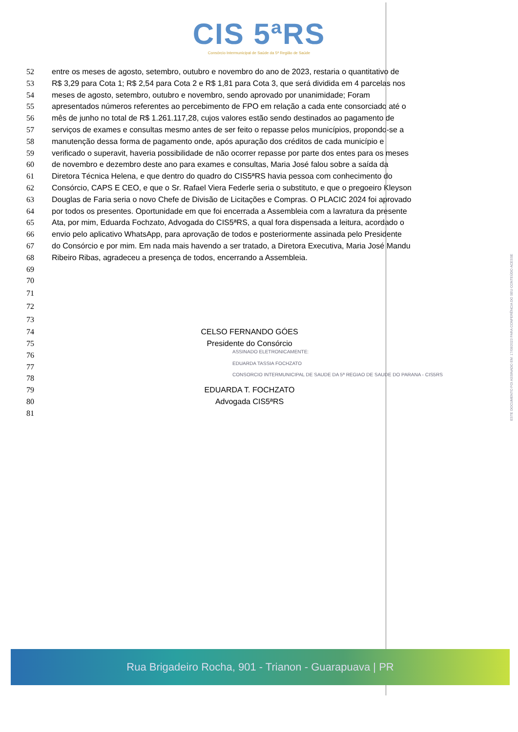CIS 5ªRS
Consórcio Intermunicipal de Saúde da 5ª Região de Saúde
52 entre os meses de agosto, setembro, outubro e novembro do ano de 2023, restaria o quantitativo de
53 R$ 3,29 para Cota 1; R$ 2,54 para Cota 2 e R$ 1,81 para Cota 3, que será dividida em 4 parcelas nos
54 meses de agosto, setembro, outubro e novembro, sendo aprovado por unanimidade; Foram
55 apresentados números referentes ao percebimento de FPO em relação a cada ente consorciado até o
56 mês de junho no total de R$ 1.261.117,28, cujos valores estão sendo destinados ao pagamento de
57 serviços de exames e consultas mesmo antes de ser feito o repasse pelos municípios, propondo-se a
58 manutenção dessa forma de pagamento onde, após apuração dos créditos de cada município e
59 verificado o superavit, haveria possibilidade de não ocorrer repasse por parte dos entes para os meses
60 de novembro e dezembro deste ano para exames e consultas, Maria José falou sobre a saída da
61 Diretora Técnica Helena, e que dentro do quadro do CIS5ªRS havia pessoa com conhecimento do
62 Consórcio, CAPS E CEO, e que o Sr. Rafael Viera Federle seria o substituto, e que o pregoeiro Kleyson
63 Douglas de Faria seria o novo Chefe de Divisão de Licitações e Compras. O PLACIC 2024 foi aprovado
64 por todos os presentes. Oportunidade em que foi encerrada a Assembleia com a lavratura da presente
65 Ata, por mim, Eduarda Fochzato, Advogada do CIS5ªRS, a qual fora dispensada a leitura, acordado o
66 envio pelo aplicativo WhatsApp, para aprovação de todos e posteriormente assinada pelo Presidente
67 do Consórcio e por mim. Em nada mais havendo a ser tratado, a Diretora Executiva, Maria José Mandu
68 Ribeiro Ribas, agradeceu a presença de todos, encerrando a Assembleia.
69
70
71
72
73
74 CELSO FERNANDO GÓES
75 Presidente do Consórcio
76 ASSINADO ELETRONICAMENTE:
77 EDUARDA TASSIA FOCHZATO
78 CONSORCIO INTERMUNICIPAL DE SAUDE DA 5ª REGIAO DE SAUDE DO PARANA - CIS5RS
79 EDUARDA T. FOCHZATO
80 Advogada CIS5ªRS
81
ESTE DOCUMENTO FOI ASSINADO EM: 17/08/2023 PARA CONFERÊNCIA DO SEU CONTEÚDO ACESSE
Rua Brigadeiro Rocha, 901 - Trianon - Guarapuava | PR